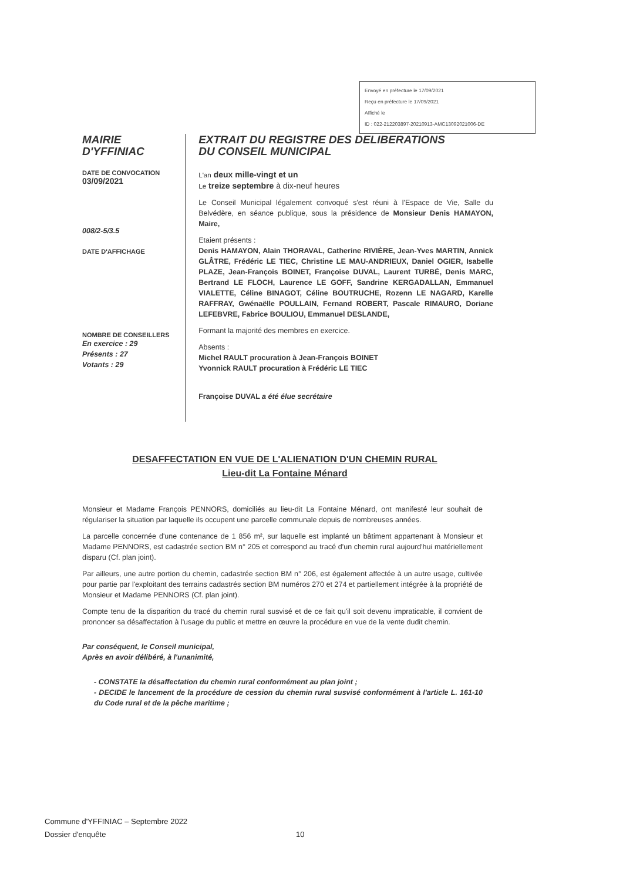Envoyé en préfecture le 17/09/2021
Reçu en préfecture le 17/09/2021
Affiché le
ID : 022-212203897-20210913-AMC13092021006-DE
MAIRIE
D'YFFINIAC
DATE DE CONVOCATION
03/09/2021
008/2-5/3.5
DATE D'AFFICHAGE
NOMBRE DE CONSEILLERS
En exercice : 29
Présents : 27
Votants : 29
EXTRAIT DU REGISTRE DES DELIBERATIONS
DU CONSEIL MUNICIPAL
L'an deux mille-vingt et un
Le treize septembre à dix-neuf heures
Le Conseil Municipal légalement convoqué s'est réuni à l'Espace de Vie, Salle du Belvédère, en séance publique, sous la présidence de Monsieur Denis HAMAYON, Maire,
Etaient présents :
Denis HAMAYON, Alain THORAVAL, Catherine RIVIÈRE, Jean-Yves MARTIN, Annick GLÂTRE, Frédéric LE TIEC, Christine LE MAU-ANDRIEUX, Daniel OGIER, Isabelle PLAZE, Jean-François BOINET, Françoise DUVAL, Laurent TURBÉ, Denis MARC, Bertrand LE FLOCH, Laurence LE GOFF, Sandrine KERGADALLAN, Emmanuel VIALETTE, Céline BINAGOT, Céline BOUTRUCHE, Rozenn LE NAGARD, Karelle RAFFRAY, Gwénaëlle POULLAIN, Fernand ROBERT, Pascale RIMAURO, Doriane LEFEBVRE, Fabrice BOULIOU, Emmanuel DESLANDE,
Formant la majorité des membres en exercice.
Absents :
Michel RAULT procuration à Jean-François BOINET
Yvonnick RAULT procuration à Frédéric LE TIEC
Françoise DUVAL a été élue secrétaire
DESAFFECTATION EN VUE DE L'ALIENATION D'UN CHEMIN RURAL
Lieu-dit La Fontaine Ménard
Monsieur et Madame François PENNORS, domiciliés au lieu-dit La Fontaine Ménard, ont manifesté leur souhait de régulariser la situation par laquelle ils occupent une parcelle communale depuis de nombreuses années.
La parcelle concernée d'une contenance de 1 856 m², sur laquelle est implanté un bâtiment appartenant à Monsieur et Madame PENNORS, est cadastrée section BM n° 205 et correspond au tracé d'un chemin rural aujourd'hui matériellement disparu (Cf. plan joint).
Par ailleurs, une autre portion du chemin, cadastrée section BM n° 206, est également affectée à un autre usage, cultivée pour partie par l'exploitant des terrains cadastrés section BM numéros 270 et 274 et partiellement intégrée à la propriété de Monsieur et Madame PENNORS (Cf. plan joint).
Compte tenu de la disparition du tracé du chemin rural susvisé et de ce fait qu'il soit devenu impraticable, il convient de prononcer sa désaffectation à l'usage du public et mettre en œuvre la procédure en vue de la vente dudit chemin.
Par conséquent, le Conseil municipal,
Après en avoir délibéré, à l'unanimité,
- CONSTATE la désaffectation du chemin rural conformément au plan joint ;
- DECIDE le lancement de la procédure de cession du chemin rural susvisé conformément à l'article L. 161-10 du Code rural et de la pêche maritime ;
Commune d'YFFINIAC – Septembre 2022
Dossier d'enquête 10